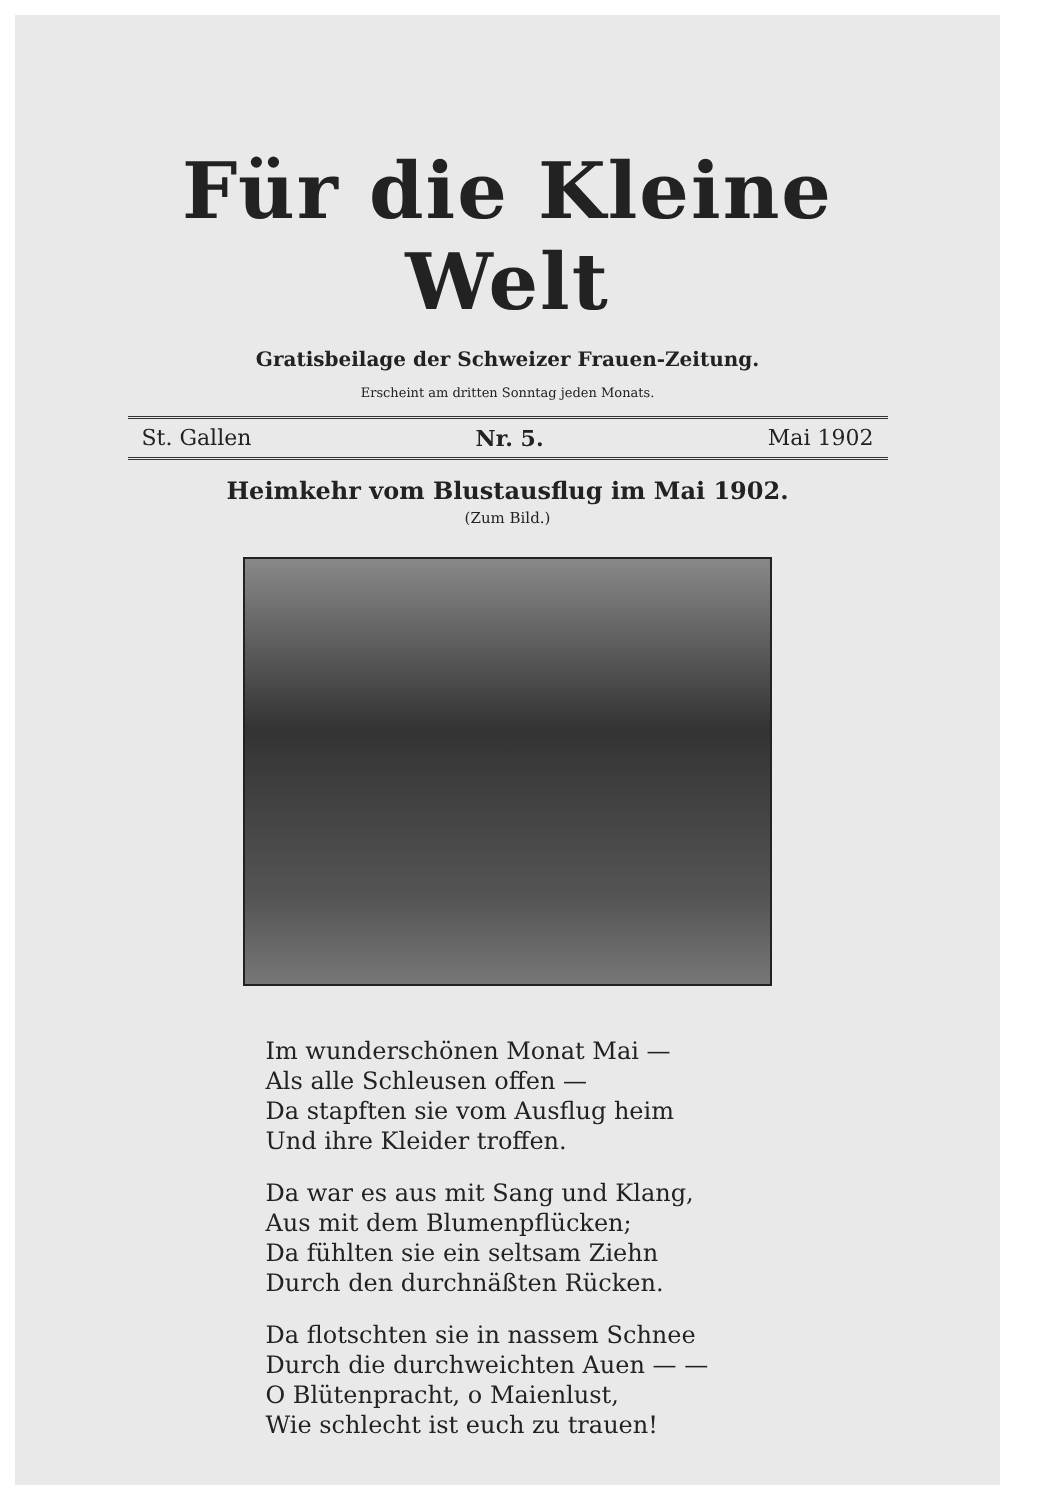Für die Kleine Welt
Gratisbeilage der Schweizer Frauen-Zeitung.
Erscheint am dritten Sonntag jeden Monats.
St. Gallen Nr. 5. Mai 1902
Heimkehr vom Blustausflug im Mai 1902.
(Zum Bild.)
Im wunderschönen Monat Mai —
Als alle Schleusen offen —
Da stapften sie vom Ausflug heim
Und ihre Kleider troffen.
Da war es aus mit Sang und Klang,
Aus mit dem Blumenpflücken;
Da fühlten sie ein seltsam Ziehn
Durch den durchnäßten Rücken.
Da flotschten sie in nassem Schnee
Durch die durchweichten Auen — —
O Blütenpracht, o Maienlust,
Wie schlecht ist euch zu trauen!